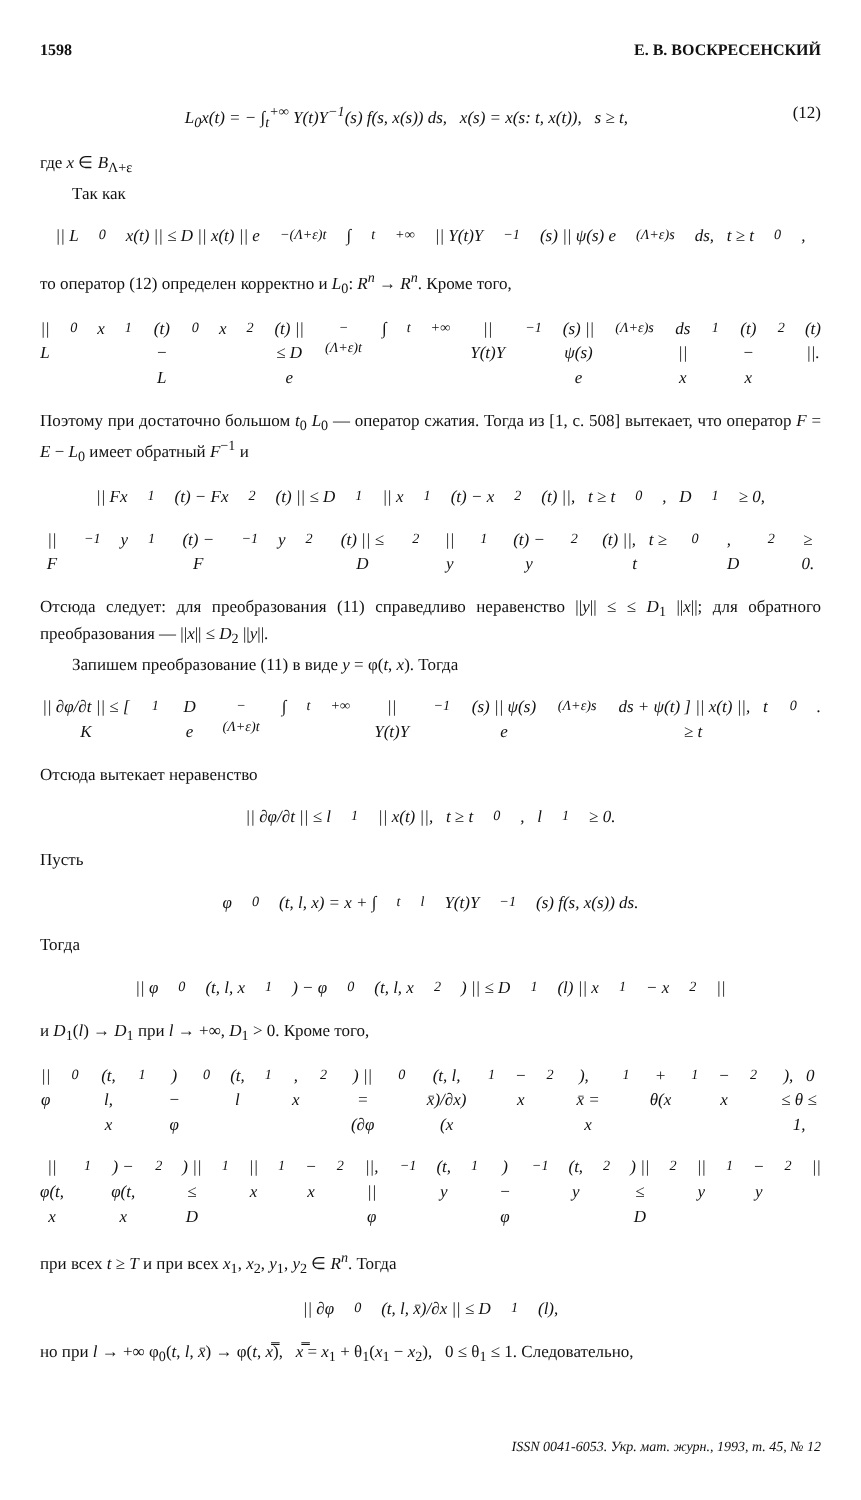1598 Е. В. ВОСКРЕСЕНСКИЙ
L<sub>0</sub>x(t) = − ∫<sub>t</sub><sup>+∞</sup> Y(t)Y<sup>−1</sup>(s) f(s, x(s)) ds, x(s) = x(s: t, x(t)), s ≥ t, (12)
где x ∈ B<sub>Λ+ε</sub>
Так как
|| L<sub>0</sub>x(t) || ≤ D || x(t) || e<sup>−(Λ+ε)t</sup> ∫<sub>t</sub><sup>+∞</sup> || Y(t)Y<sup>−1</sup>(s) || ψ(s) e<sup>(Λ+ε)s</sup> ds, t ≥ t<sub>0</sub>,
то оператор (12) определен корректно и L<sub>0</sub>: R<sup>n</sup> → R<sup>n</sup>. Кроме того,
|| L<sub>0</sub>x<sub>1</sub>(t) − L<sub>0</sub>x<sub>2</sub>(t) || ≤ D e<sup>−(Λ+ε)t</sup> ∫<sub>t</sub><sup>+∞</sup> || Y(t)Y<sup>−1</sup>(s) || ψ(s) e<sup>(Λ+ε)s</sup> ds || x<sub>1</sub>(t) − x<sub>2</sub>(t) ||.
Поэтому при достаточно большом t<sub>0</sub> L<sub>0</sub> — оператор сжатия. Тогда из [1, с. 508] вытекает, что оператор F = E − L<sub>0</sub> имеет обратный F<sup>−1</sup> и
|| Fx<sub>1</sub>(t) − Fx<sub>2</sub>(t) || ≤ D<sub>1</sub> || x<sub>1</sub>(t) − x<sub>2</sub>(t) ||, t ≥ t<sub>0</sub>, D<sub>1</sub> ≥ 0,
|| F<sup>−1</sup>y<sub>1</sub>(t) − F<sup>−1</sup>y<sub>2</sub>(t) || ≤ D<sub>2</sub> || y<sub>1</sub>(t) − y<sub>2</sub>(t) ||, t ≥ t<sub>0</sub>, D<sub>2</sub> ≥ 0.
Отсюда следует: для преобразования (11) справедливо неравенство ||y|| ≤ ≤ D<sub>1</sub> ||x||; для обратного преобразования — ||x|| ≤ D<sub>2</sub> ||y||.
Запишем преобразование (11) в виде y = φ(t, x). Тогда
|| ∂φ/∂t || ≤ [ K<sub>1</sub>D e<sup>−(Λ+ε)t</sup> ∫<sub>t</sub><sup>+∞</sup> || Y(t)Y<sup>−1</sup>(s) || ψ(s) e<sup>(Λ+ε)s</sup> ds + ψ(t) ] || x(t) ||, t ≥ t<sub>0</sub>.
Отсюда вытекает неравенство
|| ∂φ/∂t || ≤ l<sub>1</sub> || x(t) ||, t ≥ t<sub>0</sub>, l<sub>1</sub> ≥ 0.
Пусть
φ<sub>0</sub>(t, l, x) = x + ∫<sub>t</sub><sup>l</sup> Y(t)Y<sup>−1</sup>(s) f(s, x(s)) ds.
Тогда
|| φ<sub>0</sub>(t, l, x<sub>1</sub>) − φ<sub>0</sub>(t, l, x<sub>2</sub>) || ≤ D<sub>1</sub>(l) || x<sub>1</sub> − x<sub>2</sub> ||
и D<sub>1</sub>(l) → D<sub>1</sub> при l → +∞, D<sub>1</sub> > 0. Кроме того,
|| φ<sub>0</sub>(t, l, x<sub>1</sub>) − φ<sub>0</sub>(t, l<sub>1</sub>, x<sub>2</sub>) || = (∂φ<sub>0</sub>(t, l, x̄)/∂x)(x<sub>1</sub> − x<sub>2</sub>), x̄ = x<sub>1</sub> + θ(x<sub>1</sub> − x<sub>2</sub>), 0 ≤ θ ≤ 1,
|| φ(t, x<sub>1</sub>) − φ(t, x<sub>2</sub>) || ≤ D<sub>1</sub> || x<sub>1</sub> − x<sub>2</sub> ||, || φ<sup>−1</sup>(t, y<sub>1</sub>) − φ<sup>−1</sup>(t, y<sub>2</sub>) || ≤ D<sub>2</sub> || y<sub>1</sub> − y<sub>2</sub> ||
при всех t ≥ T и при всех x<sub>1</sub>, x<sub>2</sub>, y<sub>1</sub>, y<sub>2</sub> ∈ R<sup>n</sup>. Тогда
|| ∂φ<sub>0</sub>(t, l, x̄)/∂x || ≤ D<sub>1</sub>(l),
но при l → +∞ φ<sub>0</sub>(t, l, x̄) → φ(t, x̿), x̿ = x<sub>1</sub> + θ<sub>1</sub>(x<sub>1</sub> − x<sub>2</sub>), 0 ≤ θ<sub>1</sub> ≤ 1. Следовательно,
ISSN 0041-6053. Укр. мат. журн., 1993, т. 45, № 12